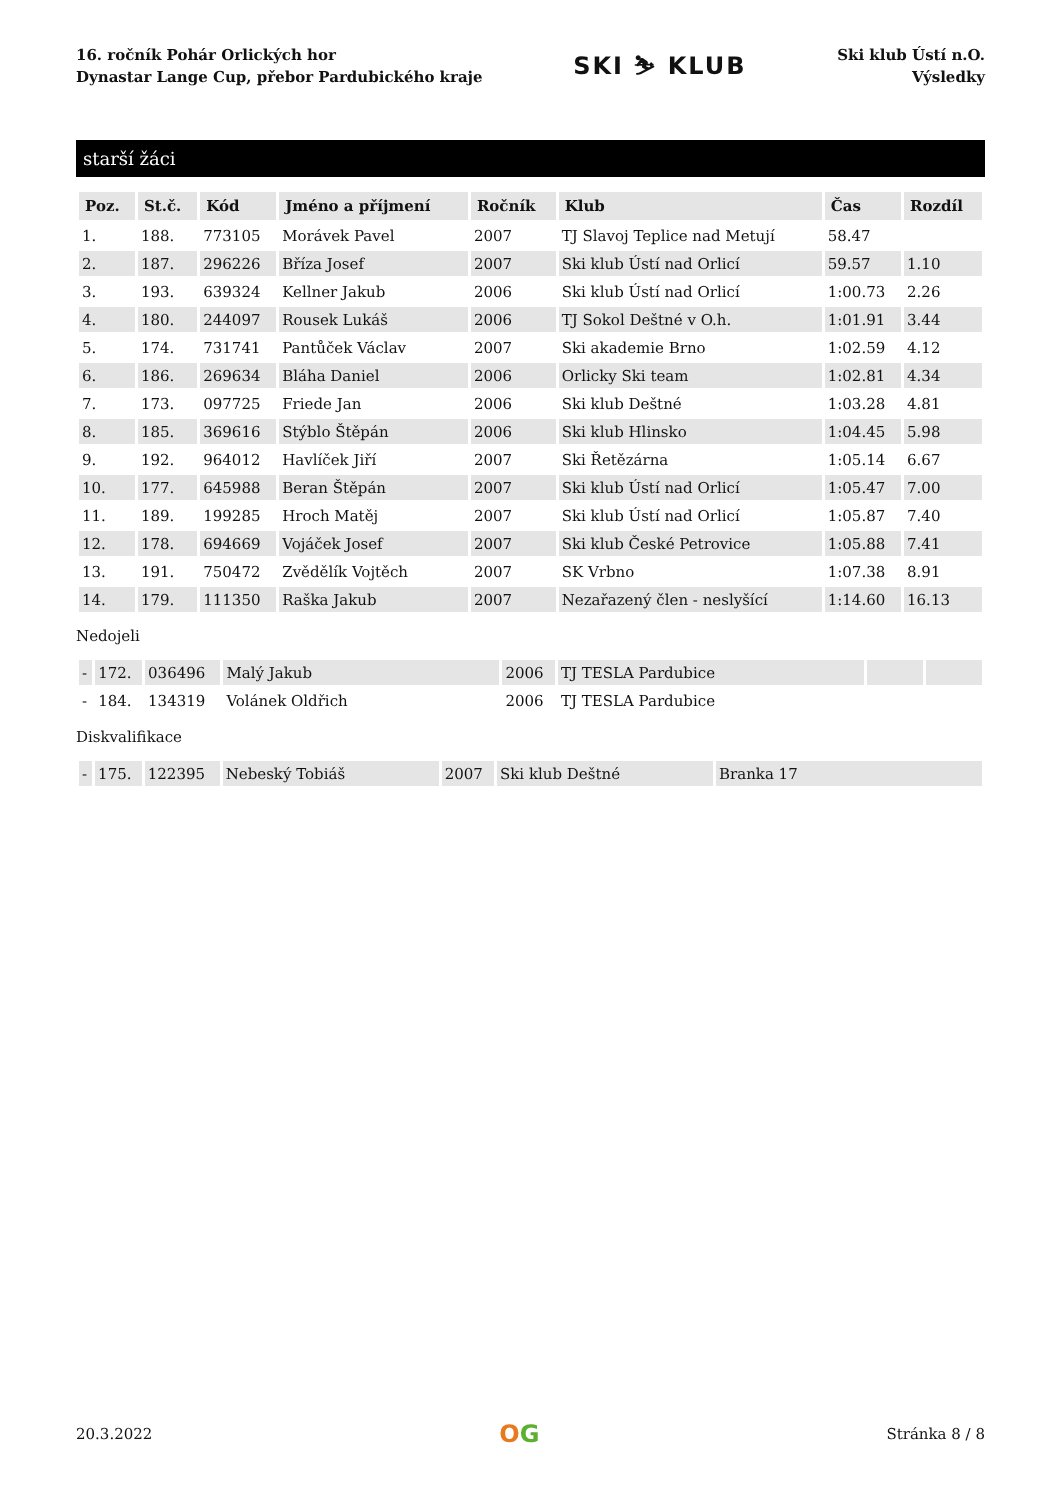16. ročník Pohár Orlických hor
Dynastar Lange Cup, přebor Pardubického kraje
SKI ⛷ KLUB
Ski klub Ústí n.O.
Výsledky
starší žáci
| Poz. | St.č. | Kód | Jméno a příjmení | Ročník | Klub | Čas | Rozdíl |
| --- | --- | --- | --- | --- | --- | --- | --- |
| 1. | 188. | 773105 | Morávek Pavel | 2007 | TJ Slavoj Teplice nad Metují | 58.47 | |
| 2. | 187. | 296226 | Bříza Josef | 2007 | Ski klub Ústí nad Orlicí | 59.57 | 1.10 |
| 3. | 193. | 639324 | Kellner Jakub | 2006 | Ski klub Ústí nad Orlicí | 1:00.73 | 2.26 |
| 4. | 180. | 244097 | Rousek Lukáš | 2006 | TJ Sokol Deštné v O.h. | 1:01.91 | 3.44 |
| 5. | 174. | 731741 | Pantůček Václav | 2007 | Ski akademie Brno | 1:02.59 | 4.12 |
| 6. | 186. | 269634 | Bláha Daniel | 2006 | Orlicky Ski team | 1:02.81 | 4.34 |
| 7. | 173. | 097725 | Friede Jan | 2006 | Ski klub Deštné | 1:03.28 | 4.81 |
| 8. | 185. | 369616 | Stýblo Štěpán | 2006 | Ski klub Hlinsko | 1:04.45 | 5.98 |
| 9. | 192. | 964012 | Havlíček Jiří | 2007 | Ski Řetězárna | 1:05.14 | 6.67 |
| 10. | 177. | 645988 | Beran Štěpán | 2007 | Ski klub Ústí nad Orlicí | 1:05.47 | 7.00 |
| 11. | 189. | 199285 | Hroch Matěj | 2007 | Ski klub Ústí nad Orlicí | 1:05.87 | 7.40 |
| 12. | 178. | 694669 | Vojáček Josef | 2007 | Ski klub České Petrovice | 1:05.88 | 7.41 |
| 13. | 191. | 750472 | Zvědělík Vojtěch | 2007 | SK Vrbno | 1:07.38 | 8.91 |
| 14. | 179. | 111350 | Raška Jakub | 2007 | Nezařazený člen - neslyšící | 1:14.60 | 16.13 |
Nedojeli
| - | 172. | 036496 | Malý Jakub | 2006 | TJ TESLA Pardubice | | |
| - | 184. | 134319 | Volánek Oldřich | 2006 | TJ TESLA Pardubice | | |
Diskvalifikace
| - | 175. | 122395 | Nebeský Tobiáš | 2007 | Ski klub Deštné | Branka 17 |
20.3.2022
OG
Stránka 8 / 8